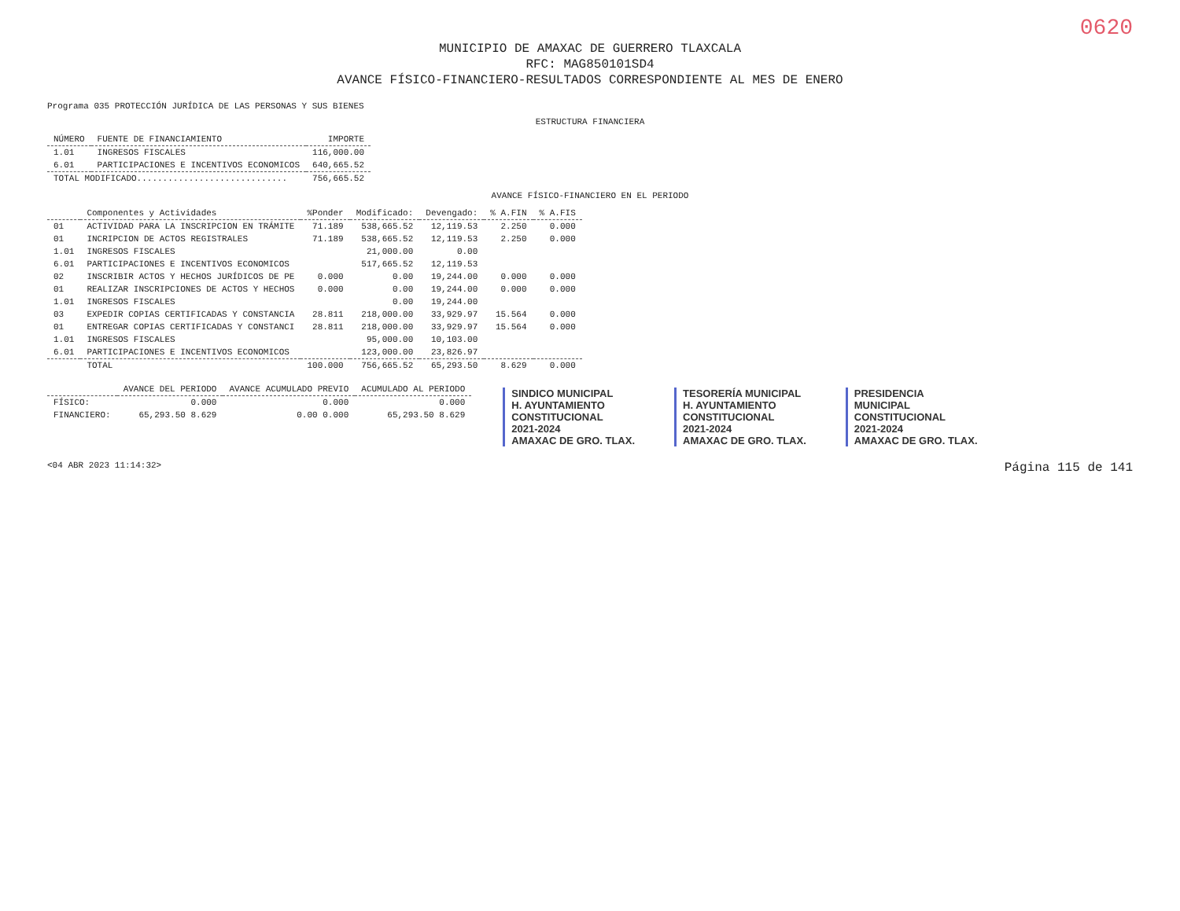0620
MUNICIPIO DE AMAXAC DE GUERRERO TLAXCALA
RFC: MAG850101SD4
AVANCE FÍSICO-FINANCIERO-RESULTADOS CORRESPONDIENTE AL MES DE ENERO
Programa 035 PROTECCIÓN JURÍDICA DE LAS PERSONAS Y SUS BIENES
ESTRUCTURA FINANCIERA
| NÚMERO | FUENTE DE FINANCIAMIENTO | IMPORTE |
| --- | --- | --- |
| 1.01 | INGRESOS FISCALES | 116,000.00 |
| 6.01 | PARTICIPACIONES E INCENTIVOS ECONOMICOS | 640,665.52 |
| TOTAL MODIFICADO............................. | | 756,665.52 |
AVANCE FÍSICO-FINANCIERO EN EL PERIODO
| | Componentes y Actividades | %Ponder | Modificado: | Devengado: | % A.FIN | % A.FIS |
| --- | --- | --- | --- | --- | --- | --- |
| 01 | ACTIVIDAD PARA LA INSCRIPCION EN TRÁMITE | 71.189 | 538,665.52 | 12,119.53 | 2.250 | 0.000 |
| 01 | INCRIPCION DE ACTOS REGISTRALES | 71.189 | 538,665.52 | 12,119.53 | 2.250 | 0.000 |
| 1.01 | INGRESOS FISCALES | | 21,000.00 | 0.00 | | |
| 6.01 | PARTICIPACIONES E INCENTIVOS ECONOMICOS | | 517,665.52 | 12,119.53 | | |
| 02 | INSCRIBIR ACTOS Y HECHOS JURÍDICOS DE PE | 0.000 | 0.00 | 19,244.00 | 0.000 | 0.000 |
| 01 | REALIZAR INSCRIPCIONES DE ACTOS Y HECHOS | 0.000 | 0.00 | 19,244.00 | 0.000 | 0.000 |
| 1.01 | INGRESOS FISCALES | | 0.00 | 19,244.00 | | |
| 03 | EXPEDIR COPIAS CERTIFICADAS Y CONSTANCIA | 28.811 | 218,000.00 | 33,929.97 | 15.564 | 0.000 |
| 01 | ENTREGAR COPIAS CERTIFICADAS Y CONSTANCI | 28.811 | 218,000.00 | 33,929.97 | 15.564 | 0.000 |
| 1.01 | INGRESOS FISCALES | | 95,000.00 | 10,103.00 | | |
| 6.01 | PARTICIPACIONES E INCENTIVOS ECONOMICOS | | 123,000.00 | 23,826.97 | | |
| | TOTAL | 100.000 | 756,665.52 | 65,293.50 | 8.629 | 0.000 |
| | AVANCE DEL PERIODO | AVANCE ACUMULADO PREVIO | ACUMULADO AL PERIODO |
| --- | --- | --- | --- |
| FÍSICO: | 0.000 | 0.000 | 0.000 |
| FINANCIERO: | 65,293.50 8.629 | 0.00 0.000 | 65,293.50 8.629 |
SINDICO MUNICIPAL
H. AYUNTAMIENTO
CONSTITUCIONAL
2021-2024
AMAXAC DE GRO. TLAX.
TESORERÍA MUNICIPAL
H. AYUNTAMIENTO
CONSTITUCIONAL
2021-2024
AMAXAC DE GRO. TLAX.
PRESIDENCIA
MUNICIPAL
CONSTITUCIONAL
2021-2024
AMAXAC DE GRO. TLAX.
<04 ABR 2023 11:14:32> Página 115 de 141